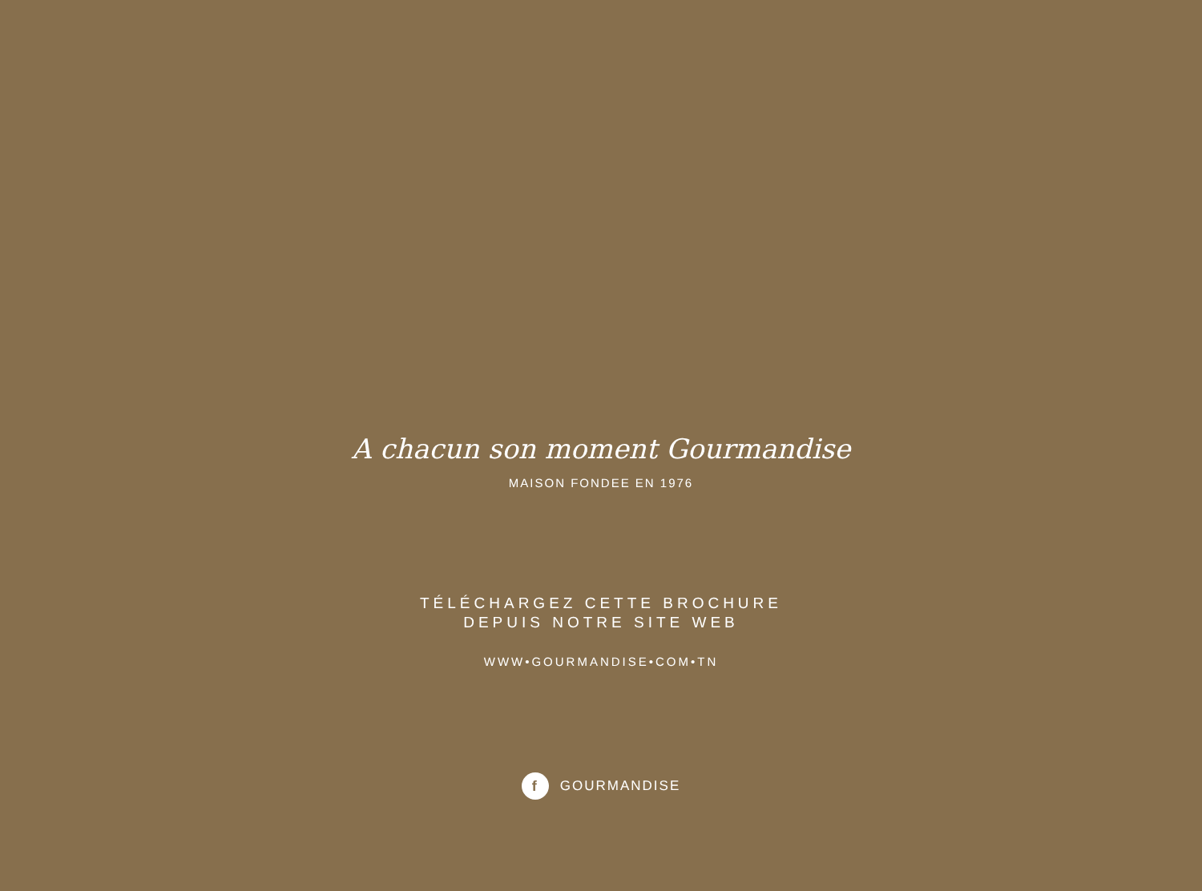A chacun son moment Gourmandise
MAISON FONDEE EN 1976
TÉLÉCHARGEZ CETTE BROCHURE
DEPUIS NOTRE SITE WEB
WWW•GOURMANDISE•COM•TN
f GOURMANDISE